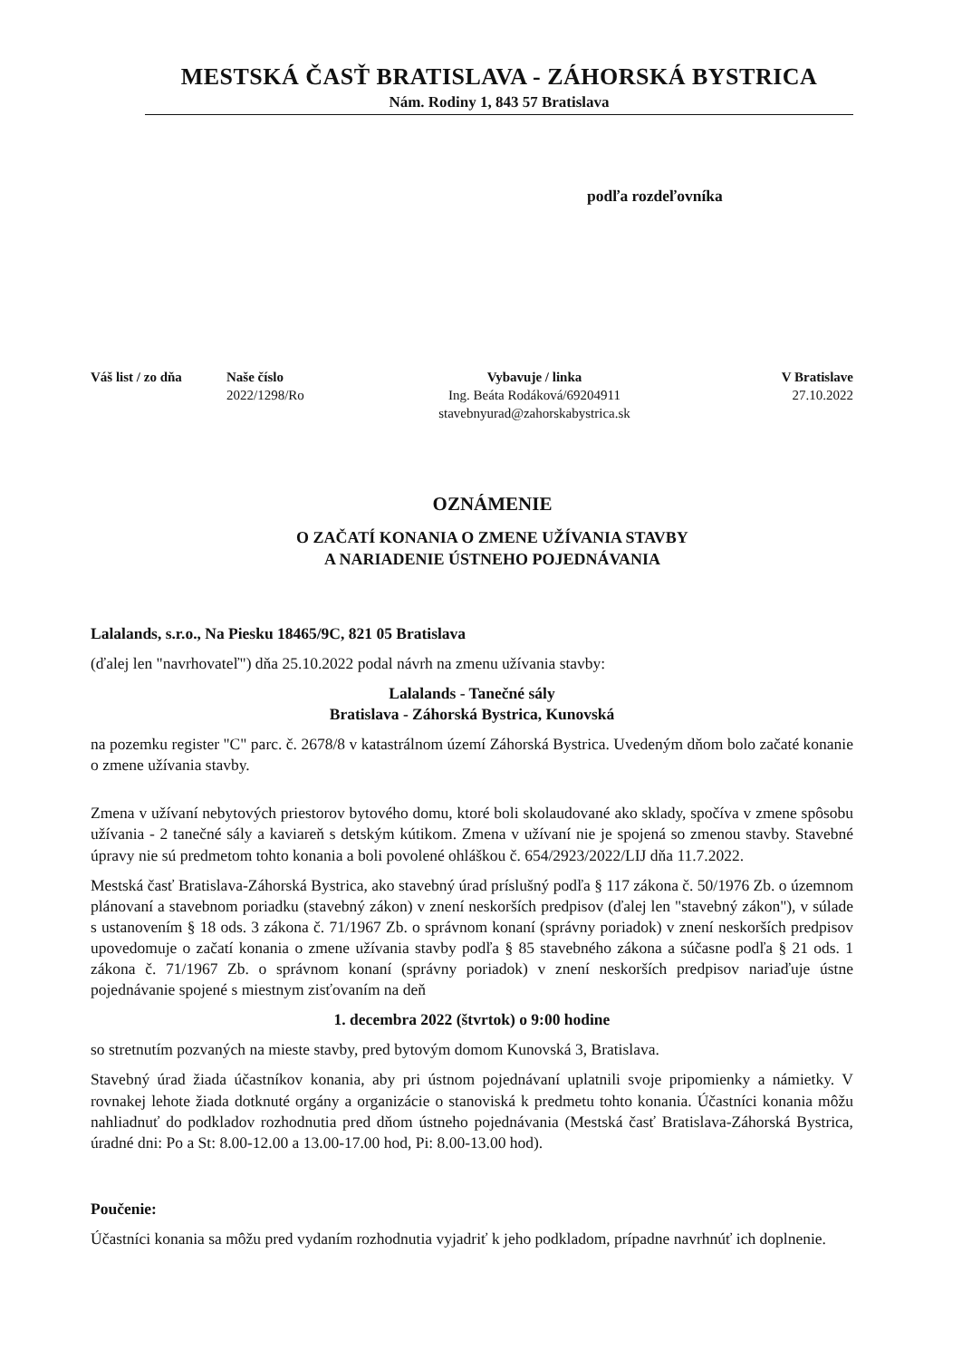MESTSKÁ ČASŤ BRATISLAVA - ZÁHORSKÁ BYSTRICA
Nám. Rodiny 1, 843 57 Bratislava
podľa rozdeľovníka
Váš list / zo dňa
Naše číslo
2022/1298/Ro
Vybavuje / linka
Ing. Beáta Rodáková/69204911
stavebnyurad@zahorskabystrica.sk
V Bratislave
27.10.2022
OZNÁMENIE
O ZAČATÍ KONANIA O ZMENE UŽÍVANIA STAVBY
A NARIADENIE ÚSTNEHO POJEDNÁVANIA
Lalalands, s.r.o., Na Piesku 18465/9C, 821 05 Bratislava
(ďalej len "navrhovateľ") dňa 25.10.2022 podal návrh na zmenu užívania stavby:
Lalalands - Tanečné sály
Bratislava - Záhorská Bystrica, Kunovská
na pozemku register "C" parc. č. 2678/8 v katastrálnom území Záhorská Bystrica. Uvedeným dňom bolo začaté konanie o zmene užívania stavby.
Zmena v užívaní nebytových priestorov bytového domu, ktoré boli skolaudované ako sklady, spočíva v zmene spôsobu užívania - 2 tanečné sály a kaviareň s detským kútikom. Zmena v užívaní nie je spojená so zmenou stavby. Stavebné úpravy nie sú predmetom tohto konania a boli povolené ohláškou č. 654/2923/2022/LIJ dňa 11.7.2022.
Mestská časť Bratislava-Záhorská Bystrica, ako stavebný úrad príslušný podľa § 117 zákona č. 50/1976 Zb. o územnom plánovaní a stavebnom poriadku (stavebný zákon) v znení neskorších predpisov (ďalej len "stavebný zákon"), v súlade s ustanovením § 18 ods. 3 zákona č. 71/1967 Zb. o správnom konaní (správny poriadok) v znení neskorších predpisov upovedomuje o začatí konania o zmene užívania stavby podľa § 85 stavebného zákona a súčasne podľa § 21 ods. 1 zákona č. 71/1967 Zb. o správnom konaní (správny poriadok) v znení neskorších predpisov nariaďuje ústne pojednávanie spojené s miestnym zisťovaním na deň
1. decembra 2022 (štvrtok) o 9:00 hodine
so stretnutím pozvaných na mieste stavby, pred bytovým domom Kunovská 3, Bratislava.
Stavebný úrad žiada účastníkov konania, aby pri ústnom pojednávaní uplatnili svoje pripomienky a námietky. V rovnakej lehote žiada dotknuté orgány a organizácie o stanoviská k predmetu tohto konania. Účastníci konania môžu nahliadnuť do podkladov rozhodnutia pred dňom ústneho pojednávania (Mestská časť Bratislava-Záhorská Bystrica, úradné dni: Po a St: 8.00-12.00 a 13.00-17.00 hod, Pi: 8.00-13.00 hod).
Poučenie:
Účastníci konania sa môžu pred vydaním rozhodnutia vyjadriť k jeho podkladom, prípadne navrhnúť ich doplnenie.